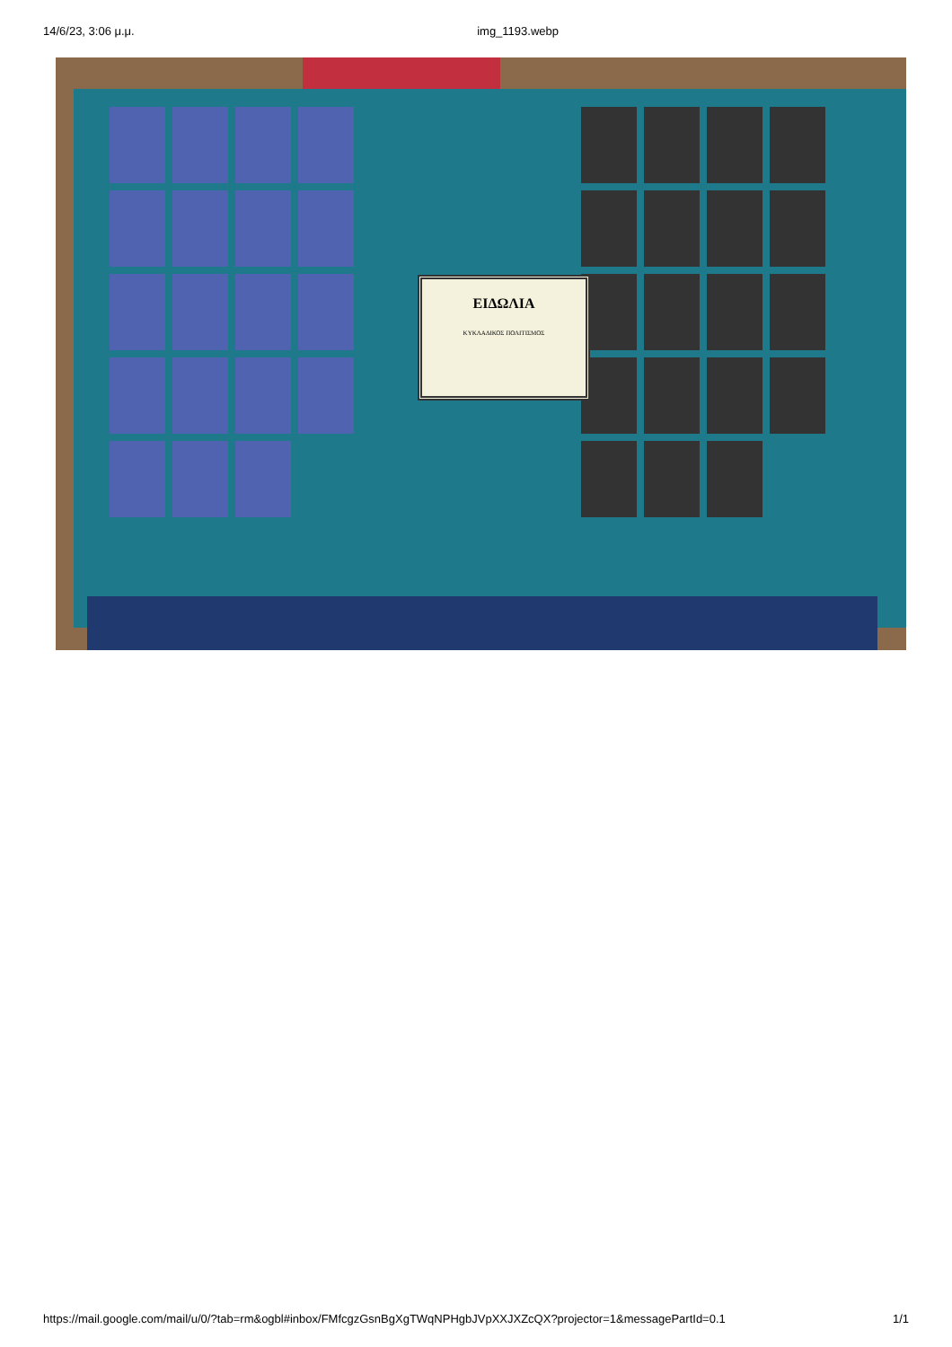14/6/23, 3:06 μ.μ. img_1193.webp
ΕΙΔΩΛΙΑ
ΚΥΚΛΑΔΙΚΟΣ ΠΟΛΙΤΙΣΜΟΣ
https://mail.google.com/mail/u/0/?tab=rm&ogbl#inbox/FMfcgzGsnBgXgTWqNPHgbJVpXXJXZcQX?projector=1&messagePartId=0.1 1/1